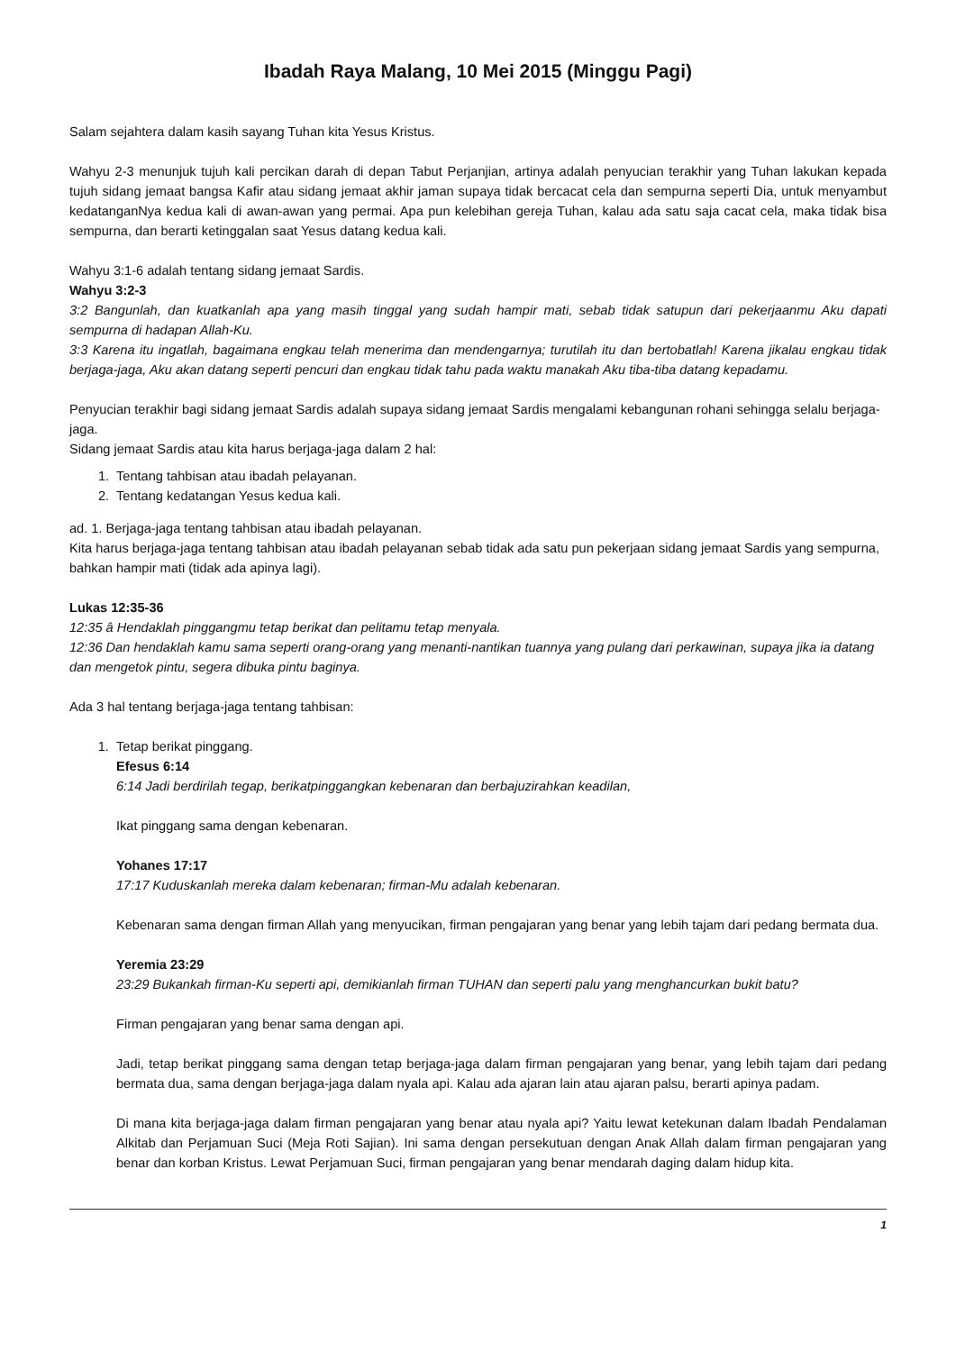Ibadah Raya Malang, 10 Mei 2015 (Minggu Pagi)
Salam sejahtera dalam kasih sayang Tuhan kita Yesus Kristus.
Wahyu 2-3 menunjuk tujuh kali percikan darah di depan Tabut Perjanjian, artinya adalah penyucian terakhir yang Tuhan lakukan kepada tujuh sidang jemaat bangsa Kafir atau sidang jemaat akhir jaman supaya tidak bercacat cela dan sempurna seperti Dia, untuk menyambut kedatanganNya kedua kali di awan-awan yang permai. Apa pun kelebihan gereja Tuhan, kalau ada satu saja cacat cela, maka tidak bisa sempurna, dan berarti ketinggalan saat Yesus datang kedua kali.
Wahyu 3:1-6 adalah tentang sidang jemaat Sardis.
Wahyu 3:2-3
3:2 Bangunlah, dan kuatkanlah apa yang masih tinggal yang sudah hampir mati, sebab tidak satupun dari pekerjaanmu Aku dapati sempurna di hadapan Allah-Ku.
3:3 Karena itu ingatlah, bagaimana engkau telah menerima dan mendengarnya; turutilah itu dan bertobatlah! Karena jikalau engkau tidak berjaga-jaga, Aku akan datang seperti pencuri dan engkau tidak tahu pada waktu manakah Aku tiba-tiba datang kepadamu.
Penyucian terakhir bagi sidang jemaat Sardis adalah supaya sidang jemaat Sardis mengalami kebangunan rohani sehingga selalu berjaga-jaga.
Sidang jemaat Sardis atau kita harus berjaga-jaga dalam 2 hal:
1. Tentang tahbisan atau ibadah pelayanan.
2. Tentang kedatangan Yesus kedua kali.
ad. 1. Berjaga-jaga tentang tahbisan atau ibadah pelayanan.
Kita harus berjaga-jaga tentang tahbisan atau ibadah pelayanan sebab tidak ada satu pun pekerjaan sidang jemaat Sardis yang sempurna, bahkan hampir mati (tidak ada apinya lagi).
Lukas 12:35-36
12:35 â Hendaklah pinggangmu tetap berikat dan pelitamu tetap menyala.
12:36 Dan hendaklah kamu sama seperti orang-orang yang menanti-nantikan tuannya yang pulang dari perkawinan, supaya jika ia datang dan mengetok pintu, segera dibuka pintu baginya.
Ada 3 hal tentang berjaga-jaga tentang tahbisan:
1. Tetap berikat pinggang.
Efesus 6:14
6:14 Jadi berdirilah tegap, berikatpinggangkan kebenaran dan berbajuzirahkan keadilan,
Ikat pinggang sama dengan kebenaran.
Yohanes 17:17
17:17 Kuduskanlah mereka dalam kebenaran; firman-Mu adalah kebenaran.
Kebenaran sama dengan firman Allah yang menyucikan, firman pengajaran yang benar yang lebih tajam dari pedang bermata dua.
Yeremia 23:29
23:29 Bukankah firman-Ku seperti api, demikianlah firman TUHAN dan seperti palu yang menghancurkan bukit batu?
Firman pengajaran yang benar sama dengan api.
Jadi, tetap berikat pinggang sama dengan tetap berjaga-jaga dalam firman pengajaran yang benar, yang lebih tajam dari pedang bermata dua, sama dengan berjaga-jaga dalam nyala api. Kalau ada ajaran lain atau ajaran palsu, berarti apinya padam.
Di mana kita berjaga-jaga dalam firman pengajaran yang benar atau nyala api? Yaitu lewat ketekunan dalam Ibadah Pendalaman Alkitab dan Perjamuan Suci (Meja Roti Sajian). Ini sama dengan persekutuan dengan Anak Allah dalam firman pengajaran yang benar dan korban Kristus. Lewat Perjamuan Suci, firman pengajaran yang benar mendarah daging dalam hidup kita.
1